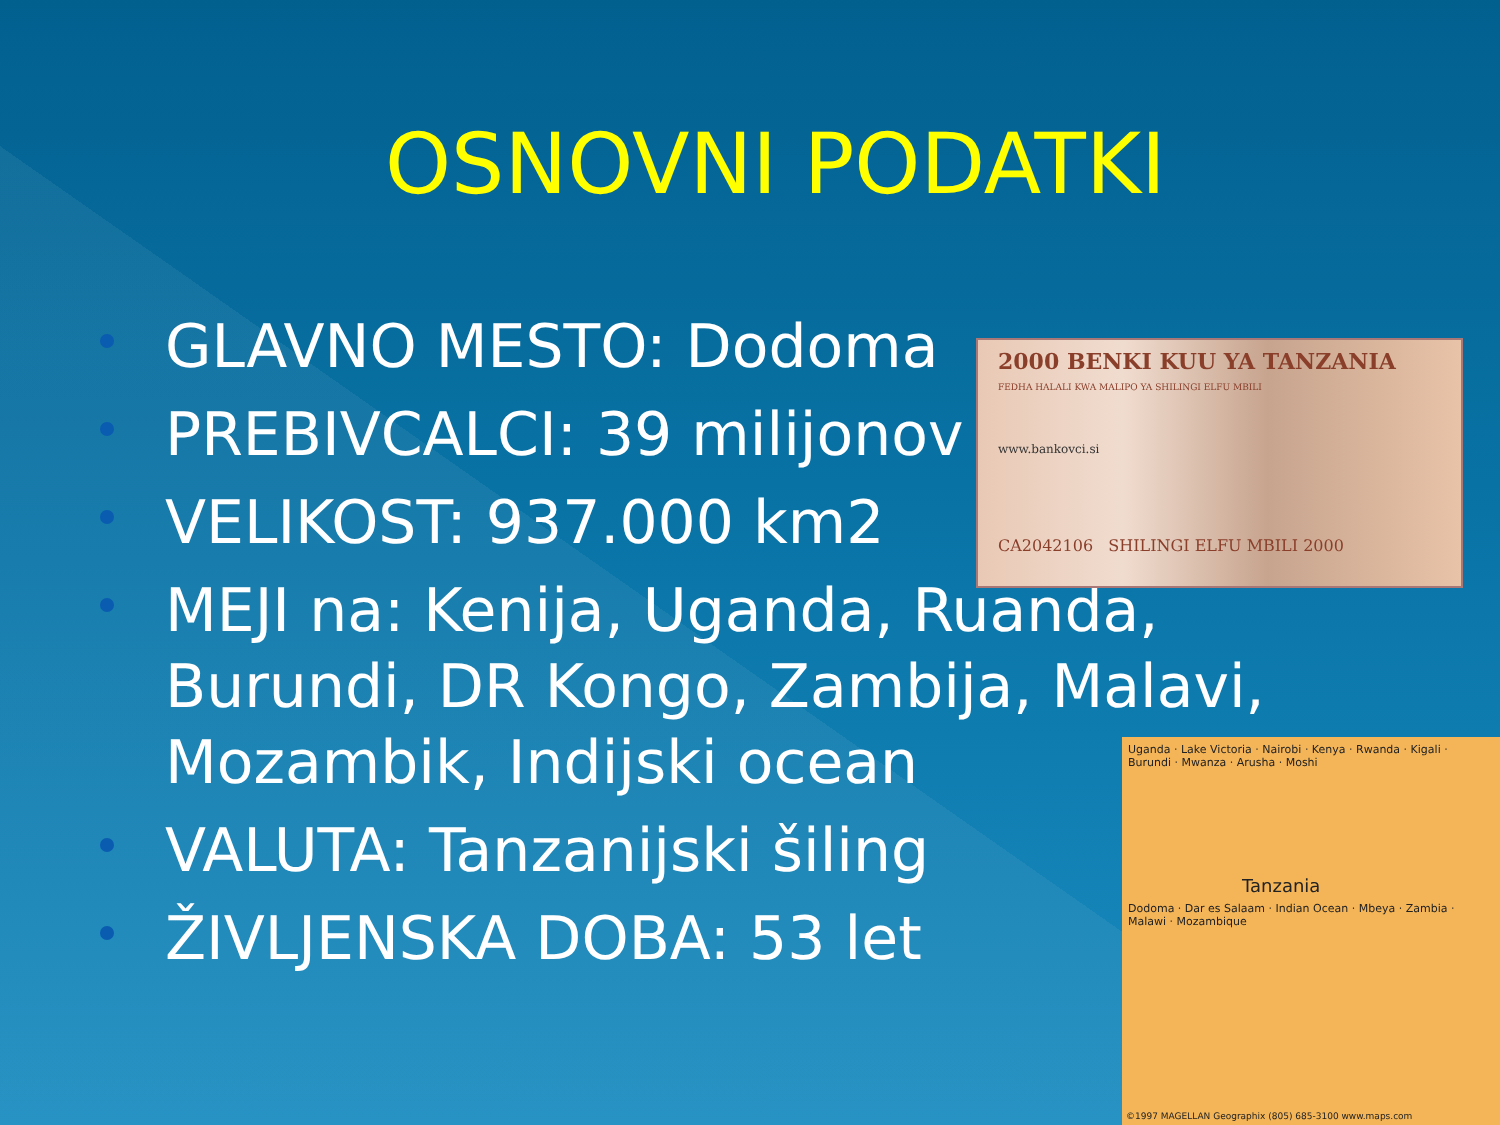OSNOVNI PODATKI
GLAVNO MESTO: Dodoma
PREBIVCALCI: 39 milijonov
VELIKOST: 937.000 km2
MEJI na: Kenija, Uganda, Ruanda, Burundi, DR Kongo, Zambija, Malavi, Mozambik, Indijski ocean
VALUTA: Tanzanijski šiling
ŽIVLJENSKA DOBA: 53 let
2000 BENKI KUU YA TANZANIA
FEDHA HALALI KWA MALIPO YA SHILINGI ELFU MBILI
www.bankovci.si
CA2042106 SHILINGI ELFU MBILI 2000
Uganda · Lake Victoria · Nairobi · Kenya · Rwanda · Kigali · Burundi · Mwanza · Arusha · Moshi
Tanzania
Dodoma · Dar es Salaam · Indian Ocean · Mbeya · Zambia · Malawi · Mozambique
©1997 MAGELLAN Geographix (805) 685-3100 www.maps.com